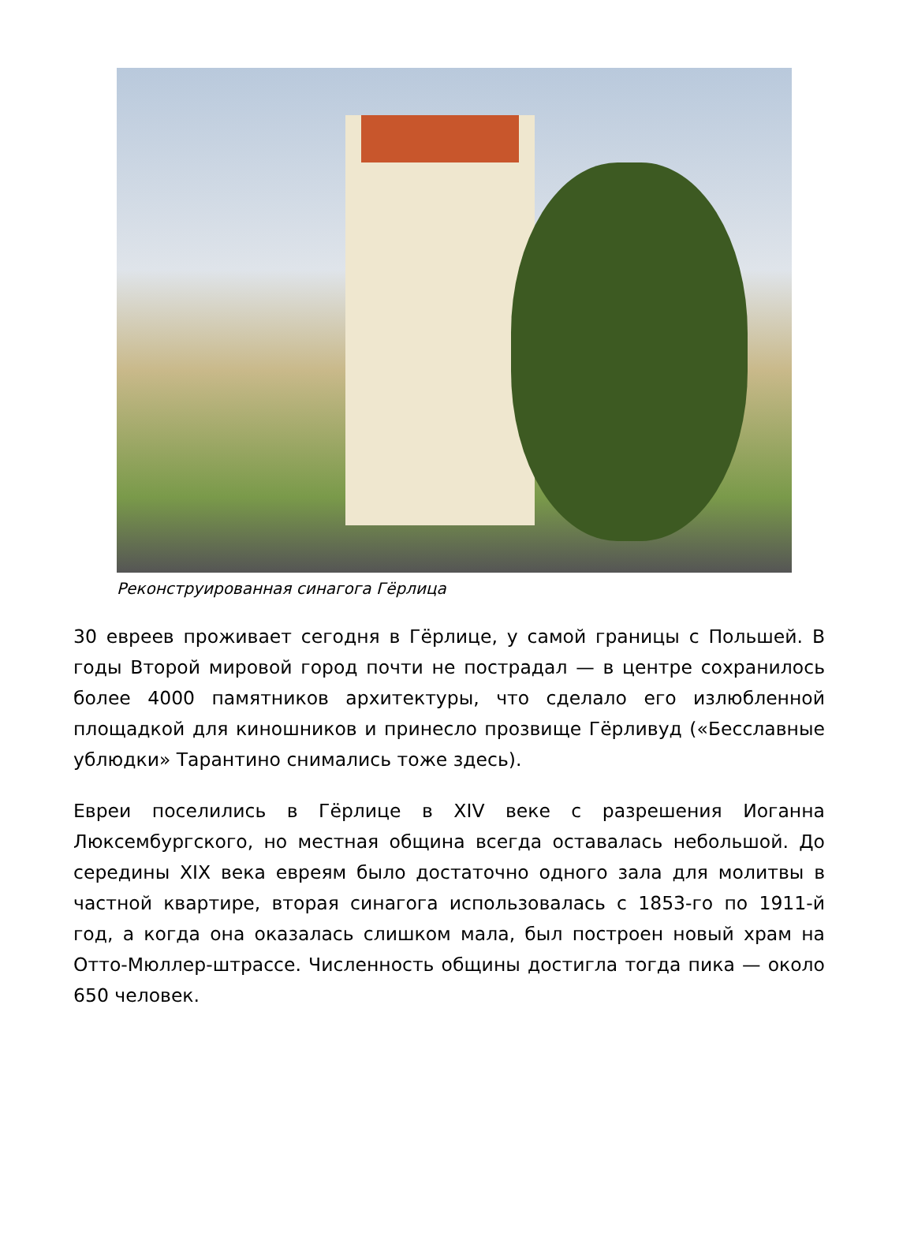Реконструированная синагога Гёрлица
30 евреев проживает сегодня в Гёрлице, у самой границы с Польшей. В годы Второй мировой город почти не пострадал — в центре сохранилось более 4000 памятников архитектуры, что сделало его излюбленной площадкой для киношников и принесло прозвище Гёрливуд («Бесславные ублюдки» Тарантино снимались тоже здесь).
Евреи поселились в Гёрлице в XIV веке с разрешения Иоганна Люксембургского, но местная община всегда оставалась небольшой. До середины XIX века евреям было достаточно одного зала для молитвы в частной квартире, вторая синагога использовалась с 1853-го по 1911-й год, а когда она оказалась слишком мала, был построен новый храм на Отто-Мюллер-штрассе. Численность общины достигла тогда пика — около 650 человек.